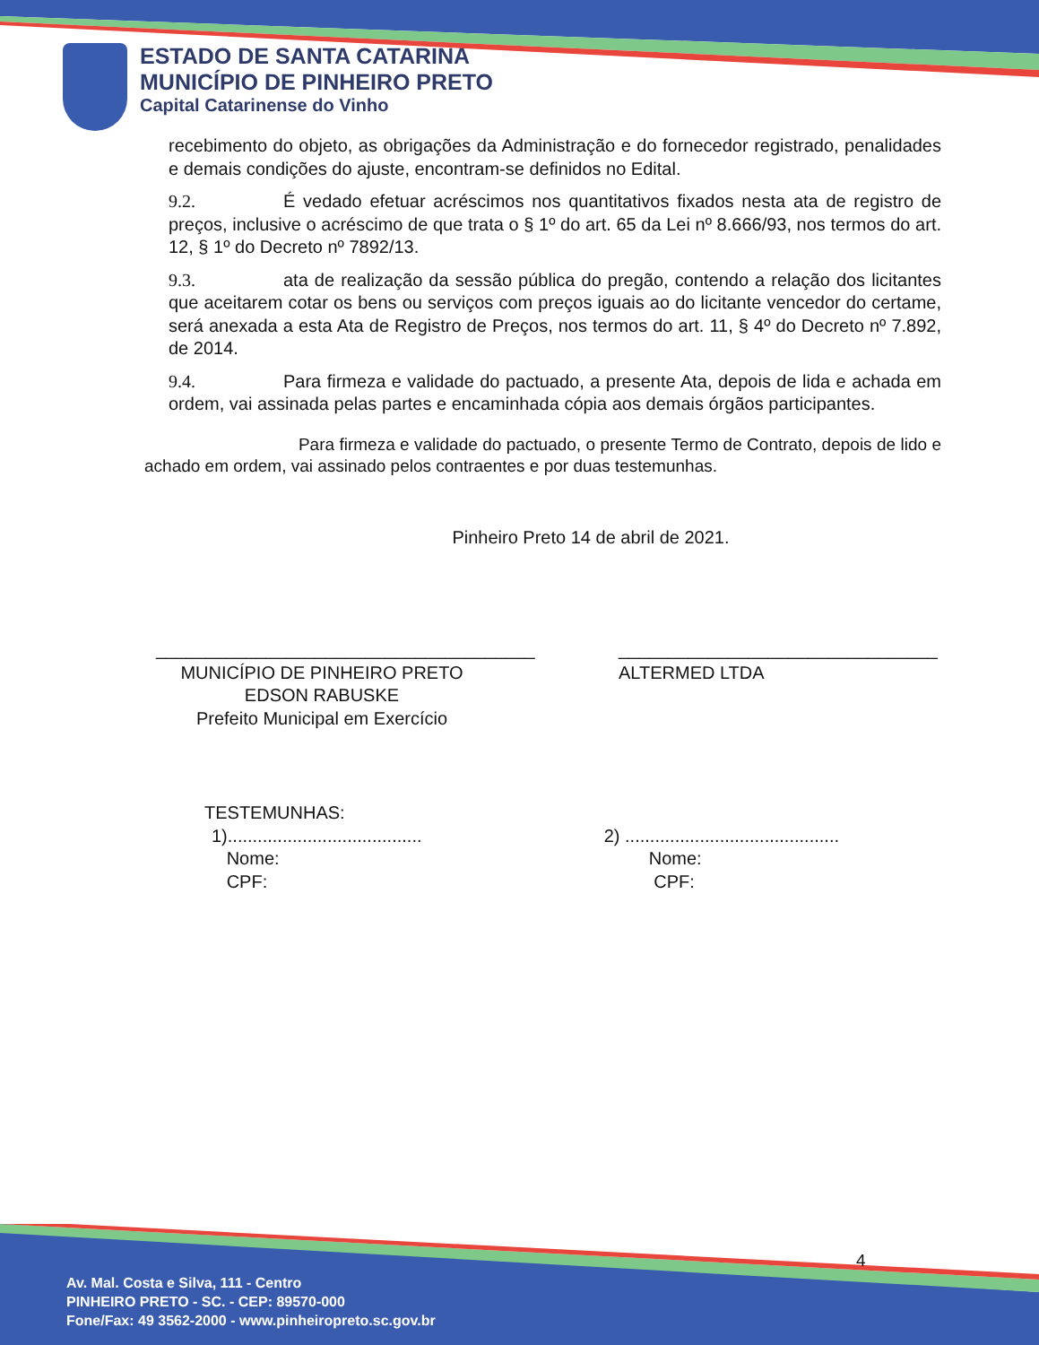ESTADO DE SANTA CATARINA
MUNICÍPIO DE PINHEIRO PRETO
Capital Catarinense do Vinho
recebimento do objeto, as obrigações da Administração e do fornecedor registrado, penalidades e demais condições do ajuste, encontram-se definidos no Edital.
9.2. É vedado efetuar acréscimos nos quantitativos fixados nesta ata de registro de preços, inclusive o acréscimo de que trata o § 1º do art. 65 da Lei nº 8.666/93, nos termos do art. 12, § 1º do Decreto nº 7892/13.
9.3. ata de realização da sessão pública do pregão, contendo a relação dos licitantes que aceitarem cotar os bens ou serviços com preços iguais ao do licitante vencedor do certame, será anexada a esta Ata de Registro de Preços, nos termos do art. 11, § 4º do Decreto nº 7.892, de 2014.
9.4. Para firmeza e validade do pactuado, a presente Ata, depois de lida e achada em ordem, vai assinada pelas partes e encaminhada cópia aos demais órgãos participantes.
Para firmeza e validade do pactuado, o presente Termo de Contrato, depois de lido e achado em ordem, vai assinado pelos contraentes e por duas testemunhas.
Pinheiro Preto 14 de abril de 2021.
______________________________________
MUNICÍPIO DE PINHEIRO PRETO
EDSON RABUSKE
Prefeito Municipal em Exercício
________________________________
ALTERMED LTDA
TESTEMUNHAS:
1).......................................
Nome:
CPF:
2) ...........................................
Nome:
CPF:
4
Av. Mal. Costa e Silva, 111 - Centro
PINHEIRO PRETO - SC. - CEP: 89570-000
Fone/Fax: 49 3562-2000 - www.pinheiropreto.sc.gov.br